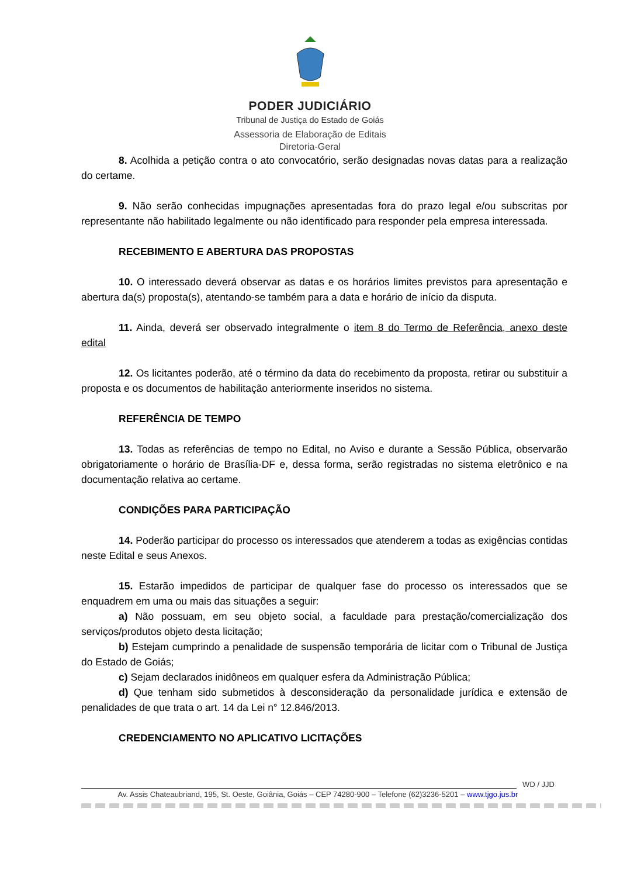PODER JUDICIÁRIO
Tribunal de Justiça do Estado de Goiás
Assessoria de Elaboração de Editais
Diretoria-Geral
8. Acolhida a petição contra o ato convocatório, serão designadas novas datas para a realização do certame.
9. Não serão conhecidas impugnações apresentadas fora do prazo legal e/ou subscritas por representante não habilitado legalmente ou não identificado para responder pela empresa interessada.
RECEBIMENTO E ABERTURA DAS PROPOSTAS
10. O interessado deverá observar as datas e os horários limites previstos para apresentação e abertura da(s) proposta(s), atentando-se também para a data e horário de início da disputa.
11. Ainda, deverá ser observado integralmente o item 8 do Termo de Referência, anexo deste edital
12. Os licitantes poderão, até o término da data do recebimento da proposta, retirar ou substituir a proposta e os documentos de habilitação anteriormente inseridos no sistema.
REFERÊNCIA DE TEMPO
13. Todas as referências de tempo no Edital, no Aviso e durante a Sessão Pública, observarão obrigatoriamente o horário de Brasília-DF e, dessa forma, serão registradas no sistema eletrônico e na documentação relativa ao certame.
CONDIÇÕES PARA PARTICIPAÇÃO
14. Poderão participar do processo os interessados que atenderem a todas as exigências contidas neste Edital e seus Anexos.
15. Estarão impedidos de participar de qualquer fase do processo os interessados que se enquadrem em uma ou mais das situações a seguir:
a) Não possuam, em seu objeto social, a faculdade para prestação/comercialização dos serviços/produtos objeto desta licitação;
b) Estejam cumprindo a penalidade de suspensão temporária de licitar com o Tribunal de Justiça do Estado de Goiás;
c) Sejam declarados inidôneos em qualquer esfera da Administração Pública;
d) Que tenham sido submetidos à desconsideração da personalidade jurídica e extensão de penalidades de que trata o art. 14 da Lei n° 12.846/2013.
CREDENCIAMENTO NO APLICATIVO LICITAÇÕES
WD / JJD
Av. Assis Chateaubriand, 195, St. Oeste, Goiânia, Goiás – CEP 74280-900 – Telefone (62)3236-5201 – www.tjgo.jus.br